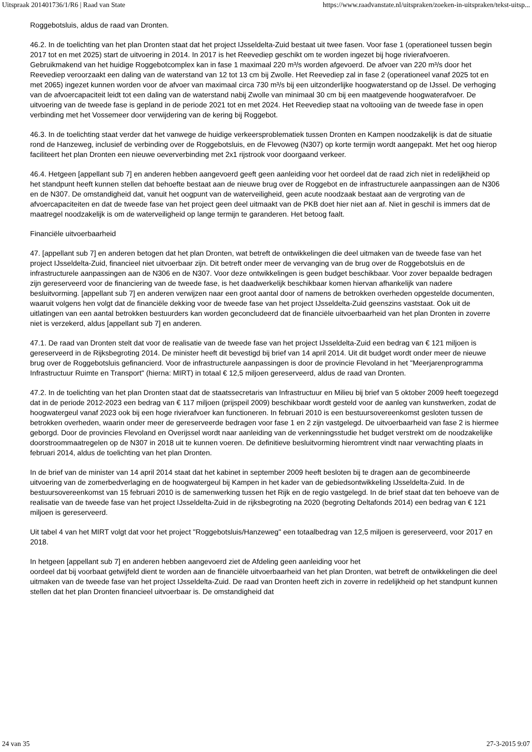Uitspraak 201401736/1/R6 | Raad van State https://www.raadvanstate.nl/uitspraken/zoeken-in-uitspraken/tekst-uitsp...
Roggebotsluis, aldus de raad van Dronten.
46.2. In de toelichting van het plan Dronten staat dat het project IJsseldelta-Zuid bestaat uit twee fasen. Voor fase 1 (operationeel tussen begin 2017 tot en met 2025) start de uitvoering in 2014. In 2017 is het Reevediep geschikt om te worden ingezet bij hoge rivierafvoeren. Gebruikmakend van het huidige Roggebotcomplex kan in fase 1 maximaal 220 m³/s worden afgevoerd. De afvoer van 220 m³/s door het Reevediep veroorzaakt een daling van de waterstand van 12 tot 13 cm bij Zwolle. Het Reevediep zal in fase 2 (operationeel vanaf 2025 tot en met 2065) ingezet kunnen worden voor de afvoer van maximaal circa 730 m³/s bij een uitzonderlijke hoogwaterstand op de IJssel. De verhoging van de afvoercapaciteit leidt tot een daling van de waterstand nabij Zwolle van minimaal 30 cm bij een maatgevende hoogwaterafvoer. De uitvoering van de tweede fase is gepland in de periode 2021 tot en met 2024. Het Reevediep staat na voltooiing van de tweede fase in open verbinding met het Vossemeer door verwijdering van de kering bij Roggebot.
46.3. In de toelichting staat verder dat het vanwege de huidige verkeersproblematiek tussen Dronten en Kampen noodzakelijk is dat de situatie rond de Hanzeweg, inclusief de verbinding over de Roggebotsluis, en de Flevoweg (N307) op korte termijn wordt aangepakt. Met het oog hierop faciliteert het plan Dronten een nieuwe oeververbinding met 2x1 rijstrook voor doorgaand verkeer.
46.4. Hetgeen [appellant sub 7] en anderen hebben aangevoerd geeft geen aanleiding voor het oordeel dat de raad zich niet in redelijkheid op het standpunt heeft kunnen stellen dat behoefte bestaat aan de nieuwe brug over de Roggebot en de infrastructurele aanpassingen aan de N306 en de N307. De omstandigheid dat, vanuit het oogpunt van de waterveiligheid, geen acute noodzaak bestaat aan de vergroting van de afvoercapaciteiten en dat de tweede fase van het project geen deel uitmaakt van de PKB doet hier niet aan af. Niet in geschil is immers dat de maatregel noodzakelijk is om de waterveiligheid op lange termijn te garanderen. Het betoog faalt.
Financiële uitvoerbaarheid
47. [appellant sub 7] en anderen betogen dat het plan Dronten, wat betreft de ontwikkelingen die deel uitmaken van de tweede fase van het project IJsseldelta-Zuid, financieel niet uitvoerbaar zijn. Dit betreft onder meer de vervanging van de brug over de Roggebotsluis en de infrastructurele aanpassingen aan de N306 en de N307. Voor deze ontwikkelingen is geen budget beschikbaar. Voor zover bepaalde bedragen zijn gereserveerd voor de financiering van de tweede fase, is het daadwerkelijk beschikbaar komen hiervan afhankelijk van nadere besluitvorming. [appellant sub 7] en anderen verwijzen naar een groot aantal door of namens de betrokken overheden opgestelde documenten, waaruit volgens hen volgt dat de financiële dekking voor de tweede fase van het project IJsseldelta-Zuid geenszins vaststaat. Ook uit de uitlatingen van een aantal betrokken bestuurders kan worden geconcludeerd dat de financiële uitvoerbaarheid van het plan Dronten in zoverre niet is verzekerd, aldus [appellant sub 7] en anderen.
47.1. De raad van Dronten stelt dat voor de realisatie van de tweede fase van het project IJsseldelta-Zuid een bedrag van € 121 miljoen is gereserveerd in de Rijksbegroting 2014. De minister heeft dit bevestigd bij brief van 14 april 2014. Uit dit budget wordt onder meer de nieuwe brug over de Roggebotsluis gefinancierd. Voor de infrastructurele aanpassingen is door de provincie Flevoland in het "Meerjarenprogramma Infrastructuur Ruimte en Transport" (hierna: MIRT) in totaal € 12,5 miljoen gereserveerd, aldus de raad van Dronten.
47.2. In de toelichting van het plan Dronten staat dat de staatssecretaris van Infrastructuur en Milieu bij brief van 5 oktober 2009 heeft toegezegd dat in de periode 2012-2023 een bedrag van € 117 miljoen (prijspeil 2009) beschikbaar wordt gesteld voor de aanleg van kunstwerken, zodat de hoogwatergeul vanaf 2023 ook bij een hoge rivierafvoer kan functioneren. In februari 2010 is een bestuursovereenkomst gesloten tussen de betrokken overheden, waarin onder meer de gereserveerde bedragen voor fase 1 en 2 zijn vastgelegd. De uitvoerbaarheid van fase 2 is hiermee geborgd. Door de provincies Flevoland en Overijssel wordt naar aanleiding van de verkenningsstudie het budget verstrekt om de noodzakelijke doorstroommaatregelen op de N307 in 2018 uit te kunnen voeren. De definitieve besluitvorming hieromtrent vindt naar verwachting plaats in februari 2014, aldus de toelichting van het plan Dronten.
In de brief van de minister van 14 april 2014 staat dat het kabinet in september 2009 heeft besloten bij te dragen aan de gecombineerde uitvoering van de zomerbedverlaging en de hoogwatergeul bij Kampen in het kader van de gebiedsontwikkeling IJsseldelta-Zuid. In de bestuursovereenkomst van 15 februari 2010 is de samenwerking tussen het Rijk en de regio vastgelegd. In de brief staat dat ten behoeve van de realisatie van de tweede fase van het project IJsseldelta-Zuid in de rijksbegroting na 2020 (begroting Deltafonds 2014) een bedrag van € 121 miljoen is gereserveerd.
Uit tabel 4 van het MIRT volgt dat voor het project "Roggebotsluis/Hanzeweg" een totaalbedrag van 12,5 miljoen is gereserveerd, voor 2017 en 2018.
In hetgeen [appellant sub 7] en anderen hebben aangevoerd ziet de Afdeling geen aanleiding voor het
oordeel dat bij voorbaat getwijfeld dient te worden aan de financiële uitvoerbaarheid van het plan Dronten, wat betreft de ontwikkelingen die deel uitmaken van de tweede fase van het project IJsseldelta-Zuid. De raad van Dronten heeft zich in zoverre in redelijkheid op het standpunt kunnen stellen dat het plan Dronten financieel uitvoerbaar is. De omstandigheid dat
24 van 35 27-3-2015 9:07